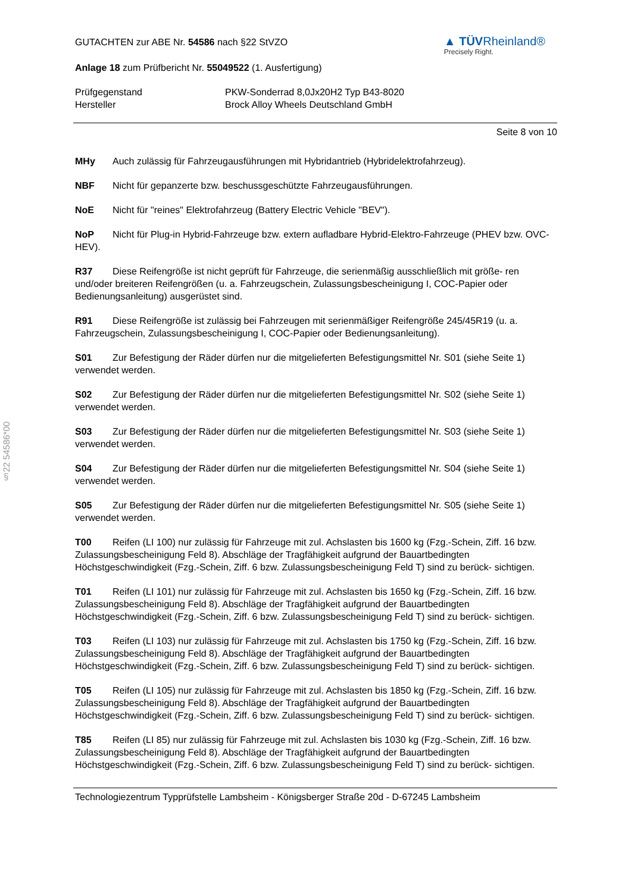§22 54586*00
GUTACHTEN zur ABE Nr. 54586 nach §22 StVZO
Anlage 18 zum Prüfbericht Nr. 55049522 (1. Ausfertigung)
▲ TÜVRheinland®
Precisely Right.
Prüfgegenstand
Hersteller
PKW-Sonderrad 8,0Jx20H2 Typ B43-8020
Brock Alloy Wheels Deutschland GmbH
Seite 8 von 10
MHy Auch zulässig für Fahrzeugausführungen mit Hybridantrieb (Hybridelektrofahrzeug).
NBF Nicht für gepanzerte bzw. beschussgeschützte Fahrzeugausführungen.
NoE Nicht für "reines" Elektrofahrzeug (Battery Electric Vehicle "BEV").
NoP Nicht für Plug-in Hybrid-Fahrzeuge bzw. extern aufladbare Hybrid-Elektro-Fahrzeuge (PHEV bzw. OVC-HEV).
R37 Diese Reifengröße ist nicht geprüft für Fahrzeuge, die serienmäßig ausschließlich mit größe- ren und/oder breiteren Reifengrößen (u. a. Fahrzeugschein, Zulassungsbescheinigung I, COC-Papier oder Bedienungsanleitung) ausgerüstet sind.
R91 Diese Reifengröße ist zulässig bei Fahrzeugen mit serienmäßiger Reifengröße 245/45R19 (u. a. Fahrzeugschein, Zulassungsbescheinigung I, COC-Papier oder Bedienungsanleitung).
S01 Zur Befestigung der Räder dürfen nur die mitgelieferten Befestigungsmittel Nr. S01 (siehe Seite 1) verwendet werden.
S02 Zur Befestigung der Räder dürfen nur die mitgelieferten Befestigungsmittel Nr. S02 (siehe Seite 1) verwendet werden.
S03 Zur Befestigung der Räder dürfen nur die mitgelieferten Befestigungsmittel Nr. S03 (siehe Seite 1) verwendet werden.
S04 Zur Befestigung der Räder dürfen nur die mitgelieferten Befestigungsmittel Nr. S04 (siehe Seite 1) verwendet werden.
S05 Zur Befestigung der Räder dürfen nur die mitgelieferten Befestigungsmittel Nr. S05 (siehe Seite 1) verwendet werden.
T00 Reifen (LI 100) nur zulässig für Fahrzeuge mit zul. Achslasten bis 1600 kg (Fzg.-Schein, Ziff. 16 bzw. Zulassungsbescheinigung Feld 8). Abschläge der Tragfähigkeit aufgrund der Bauartbedingten Höchstgeschwindigkeit (Fzg.-Schein, Ziff. 6 bzw. Zulassungsbescheinigung Feld T) sind zu berück- sichtigen.
T01 Reifen (LI 101) nur zulässig für Fahrzeuge mit zul. Achslasten bis 1650 kg (Fzg.-Schein, Ziff. 16 bzw. Zulassungsbescheinigung Feld 8). Abschläge der Tragfähigkeit aufgrund der Bauartbedingten Höchstgeschwindigkeit (Fzg.-Schein, Ziff. 6 bzw. Zulassungsbescheinigung Feld T) sind zu berück- sichtigen.
T03 Reifen (LI 103) nur zulässig für Fahrzeuge mit zul. Achslasten bis 1750 kg (Fzg.-Schein, Ziff. 16 bzw. Zulassungsbescheinigung Feld 8). Abschläge der Tragfähigkeit aufgrund der Bauartbedingten Höchstgeschwindigkeit (Fzg.-Schein, Ziff. 6 bzw. Zulassungsbescheinigung Feld T) sind zu berück- sichtigen.
T05 Reifen (LI 105) nur zulässig für Fahrzeuge mit zul. Achslasten bis 1850 kg (Fzg.-Schein, Ziff. 16 bzw. Zulassungsbescheinigung Feld 8). Abschläge der Tragfähigkeit aufgrund der Bauartbedingten Höchstgeschwindigkeit (Fzg.-Schein, Ziff. 6 bzw. Zulassungsbescheinigung Feld T) sind zu berück- sichtigen.
T85 Reifen (LI 85) nur zulässig für Fahrzeuge mit zul. Achslasten bis 1030 kg (Fzg.-Schein, Ziff. 16 bzw. Zulassungsbescheinigung Feld 8). Abschläge der Tragfähigkeit aufgrund der Bauartbedingten Höchstgeschwindigkeit (Fzg.-Schein, Ziff. 6 bzw. Zulassungsbescheinigung Feld T) sind zu berück- sichtigen.
Technologiezentrum Typprüfstelle Lambsheim - Königsberger Straße 20d - D-67245 Lambsheim